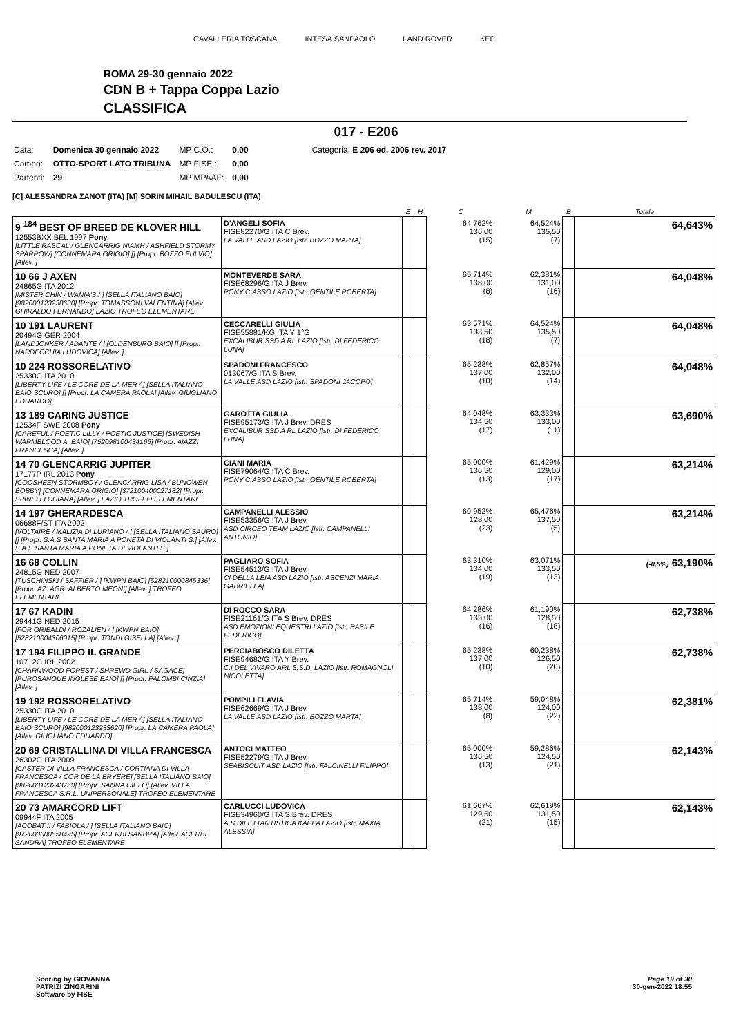CAVALLERIA TOSCANA INTESA SANPAOLO LAND ROVER KEP
ROMA 29-30 gennaio 2022
CDN B + Tappa Coppa Lazio
CLASSIFICA
017 - E206
| Data: | Domenica 30 gennaio 2022 | MP C.O.: | 0,00 | Categoria: E 206 ed. 2006 rev. 2017 |
| Campo: | OTTO-SPORT LATO TRIBUNA | MP FISE.: | 0,00 | |
| Partenti: | 29 | MP MPAAF: | 0,00 | |
[C] ALESSANDRA ZANOT (ITA) [M] SORIN MIHAIL BADULESCU (ITA)
| | | E | H | C | M | B | Totale |
| --- | --- | --- | --- | --- | --- | --- | --- |
| 9 <sup>184</sup> BEST OF BREED DE KLOVER HILL 12553BXX BEL 1997 Pony [LITTLE RASCAL / GLENCARRIG NIAMH / ASHFIELD STORMY SPARROW] [CONNEMARA GRIGIO] [] [Propr. BOZZO FULVIO] [Allev. ] | D'ANGELI SOFIA FISE82270/G ITA C Brev. LA VALLE ASD LAZIO [Istr. BOZZO MARTA] | | | 64,762% 136,00 (15) | 64,524% 135,50 (7) | | 64,643% |
| 10 66 J AXEN 24865G ITA 2012 [MISTER CHIN / WANIA'S / ] [SELLA ITALIANO BAIO] [982000123238630] [Propr. TOMASSONI VALENTINA] [Allev. GHIRALDO FERNANDO] LAZIO TROFEO ELEMENTARE | MONTEVERDE SARA FISE68296/G ITA J Brev. PONY C.ASSO LAZIO [Istr. GENTILE ROBERTA] | | | 65,714% 138,00 (8) | 62,381% 131,00 (16) | | 64,048% |
| 10 191 LAURENT 20494G GER 2004 [LANDJONKER / ADANTE / ] [OLDENBURG BAIO] [] [Propr. NARDECCHIA LUDOVICA] [Allev. ] | CECCARELLI GIULIA FISE55881/KG ITA Y 1°G EXCALIBUR SSD A RL LAZIO [Istr. DI FEDERICO LUNA] | | | 63,571% 133,50 (18) | 64,524% 135,50 (7) | | 64,048% |
| 10 224 ROSSORELATIVO 25330G ITA 2010 [LIBERTY LIFE / LE CORE DE LA MER / ] [SELLA ITALIANO BAIO SCURO] [] [Propr. LA CAMERA PAOLA] [Allev. GIUGLIANO EDUARDO] | SPADONI FRANCESCO 013067/G ITA S Brev. LA VALLE ASD LAZIO [Istr. SPADONI JACOPO] | | | 65,238% 137,00 (10) | 62,857% 132,00 (14) | | 64,048% |
| 13 189 CARING JUSTICE 12534F SWE 2008 Pony [CAREFUL / POETIC LILLY / POETIC JUSTICE] [SWEDISH WARMBLOOD A. BAIO] [752098100434166] [Propr. AIAZZI FRANCESCA] [Allev. ] | GAROTTA GIULIA FISE95173/G ITA J Brev. DRES EXCALIBUR SSD A RL LAZIO [Istr. DI FEDERICO LUNA] | | | 64,048% 134,50 (17) | 63,333% 133,00 (11) | | 63,690% |
| 14 70 GLENCARRIG JUPITER 17177P IRL 2013 Pony [COOSHEEN STORMBOY / GLENCARRIG LISA / BUNOWEN BOBBY] [CONNEMARA GRIGIO] [372100400027182] [Propr. SPINELLI CHIARA] [Allev. ] LAZIO TROFEO ELEMENTARE | CIANI MARIA FISE79064/G ITA C Brev. PONY C.ASSO LAZIO [Istr. GENTILE ROBERTA] | | | 65,000% 136,50 (13) | 61,429% 129,00 (17) | | 63,214% |
| 14 197 GHERARDESCA 06688F/ST ITA 2002 [VOLTAIRE / MALIZIA DI LURIANO / ] [SELLA ITALIANO SAURO] [] [Propr. S.A.S SANTA MARIA A PONETA DI VIOLANTI S.] [Allev. S.A.S SANTA MARIA A PONETA DI VIOLANTI S.] | CAMPANELLI ALESSIO FISE53356/G ITA J Brev. ASD CIRCEO TEAM LAZIO [Istr. CAMPANELLI ANTONIO] | | | 60,952% 128,00 (23) | 65,476% 137,50 (5) | | 63,214% |
| 16 68 COLLIN 24815G NED 2007 [TUSCHINSKI / SAFFIER / ] [KWPN BAIO] [528210000845336] [Propr. AZ. AGR. ALBERTO MEONI] [Allev. ] TROFEO ELEMENTARE | PAGLIARO SOFIA FISE54513/G ITA J Brev. CI DELLA LEIA ASD LAZIO [Istr. ASCENZI MARIA GABRIELLA] | | | 63,310% 134,00 (19) | 63,071% 133,50 (13) | | (-0,5%) 63,190% |
| 17 67 KADIN 29441G NED 2015 [FOR GRIBALDI / ROZALIEN / ] [KWPN BAIO] [528210004306015] [Propr. TONDI GISELLA] [Allev. ] | DI ROCCO SARA FISE21161/G ITA S Brev. DRES ASD EMOZIONI EQUESTRI LAZIO [Istr. BASILE FEDERICO] | | | 64,286% 135,00 (16) | 61,190% 128,50 (18) | | 62,738% |
| 17 194 FILIPPO IL GRANDE 10712G IRL 2002 [CHARNWOOD FOREST / SHREWD GIRL / SAGACE] [PUROSANGUE INGLESE BAIO] [] [Propr. PALOMBI CINZIA] [Allev. ] | PERCIABOSCO DILETTA FISE94682/G ITA Y Brev. C.I.DEL VIVARO ARL S.S.D. LAZIO [Istr. ROMAGNOLI NICOLETTA] | | | 65,238% 137,00 (10) | 60,238% 126,50 (20) | | 62,738% |
| 19 192 ROSSORELATIVO 25330G ITA 2010 [LIBERTY LIFE / LE CORE DE LA MER / ] [SELLA ITALIANO BAIO SCURO] [982000123233620] [Propr. LA CAMERA PAOLA] [Allev. GIUGLIANO EDUARDO] | POMPILI FLAVIA FISE62669/G ITA J Brev. LA VALLE ASD LAZIO [Istr. BOZZO MARTA] | | | 65,714% 138,00 (8) | 59,048% 124,00 (22) | | 62,381% |
| 20 69 CRISTALLINA DI VILLA FRANCESCA 26302G ITA 2009 [CASTER DI VILLA FRANCESCA / CORTIANA DI VILLA FRANCESCA / COR DE LA BRYERE] [SELLA ITALIANO BAIO] [982000123243759] [Propr. SANNA CIELO] [Allev. VILLA FRANCESCA S.R.L. UNIPERSONALE] TROFEO ELEMENTARE | ANTOCI MATTEO FISE52279/G ITA J Brev. SEABISCUIT ASD LAZIO [Istr. FALCINELLI FILIPPO] | | | 65,000% 136,50 (13) | 59,286% 124,50 (21) | | 62,143% |
| 20 73 AMARCORD LIFT 09944F ITA 2005 [ACOBAT II / FABIOLA / ] [SELLA ITALIANO BAIO] [972000000558495] [Propr. ACERBI SANDRA] [Allev. ACERBI SANDRA] TROFEO ELEMENTARE | CARLUCCI LUDOVICA FISE34960/G ITA S Brev. DRES A.S.DILETTANTISTICA KAPPA LAZIO [Istr. MAXIA ALESSIA] | | | 61,667% 129,50 (21) | 62,619% 131,50 (15) | | 62,143% |
Page 19 of 30
30-gen-2022 18:55
Scoring by GIOVANNA
PATRIZI ZINGARINI
Software by FISE